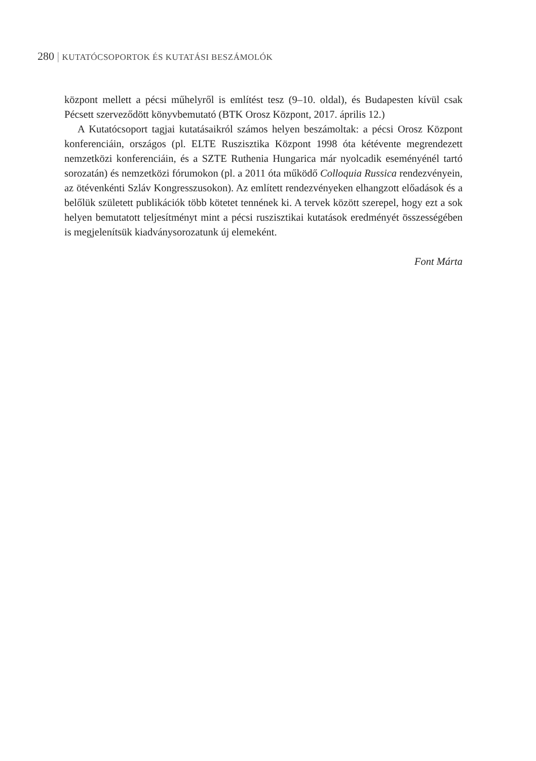280 | KUTATÓCSOPORTOK ÉS KUTATÁSI BESZÁMOLÓK
központ mellett a pécsi műhelyről is említést tesz (9–10. oldal), és Budapesten kívül csak Pécsett szerveződött könyvbemutató (BTK Orosz Központ, 2017. április 12.)
A Kutatócsoport tagjai kutatásaikról számos helyen beszámoltak: a pécsi Orosz Központ konferenciáin, országos (pl. ELTE Ruszisztika Központ 1998 óta kétévente megrendezett nemzetközi konferenciáin, és a SZTE Ruthenia Hungarica már nyolcadik eseményénél tartó sorozatán) és nemzetközi fórumokon (pl. a 2011 óta működő Colloquia Russica rendezvényein, az ötévenkénti Szláv Kongresszusokon). Az említett rendezvényeken elhangzott előadások és a belőlük született publikációk több kötetet tennének ki. A tervek között szerepel, hogy ezt a sok helyen bemutatott teljesítményt mint a pécsi ruszisztikai kutatások eredményét összességében is megjelenítsük kiadványsorozatunk új elemeként.
Font Márta